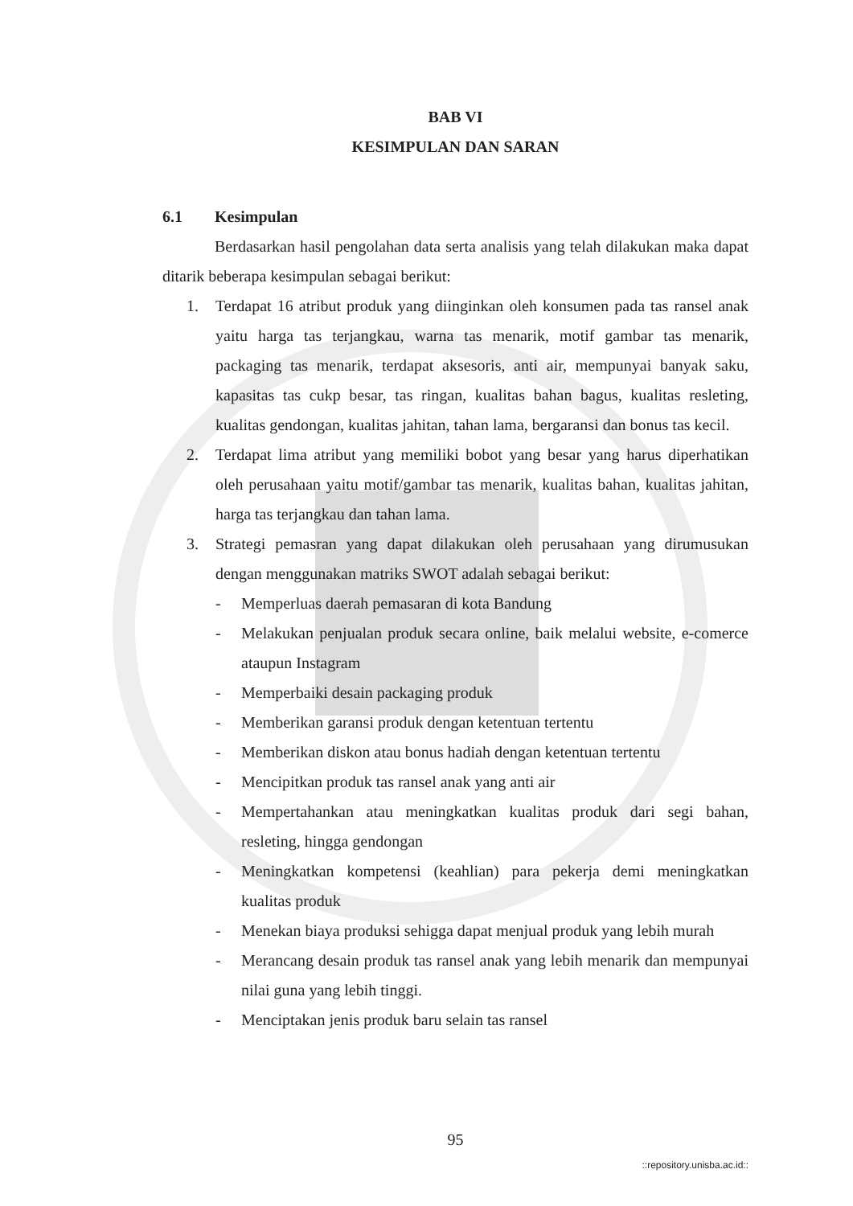BAB VI
KESIMPULAN DAN SARAN
6.1 Kesimpulan
Berdasarkan hasil pengolahan data serta analisis yang telah dilakukan maka dapat ditarik beberapa kesimpulan sebagai berikut:
1. Terdapat 16 atribut produk yang diinginkan oleh konsumen pada tas ransel anak yaitu harga tas terjangkau, warna tas menarik, motif gambar tas menarik, packaging tas menarik, terdapat aksesoris, anti air, mempunyai banyak saku, kapasitas tas cukp besar, tas ringan, kualitas bahan bagus, kualitas resleting, kualitas gendongan, kualitas jahitan, tahan lama, bergaransi dan bonus tas kecil.
2. Terdapat lima atribut yang memiliki bobot yang besar yang harus diperhatikan oleh perusahaan yaitu motif/gambar tas menarik, kualitas bahan, kualitas jahitan, harga tas terjangkau dan tahan lama.
3. Strategi pemasran yang dapat dilakukan oleh perusahaan yang dirumusukan dengan menggunakan matriks SWOT adalah sebagai berikut:
- Memperluas daerah pemasaran di kota Bandung
- Melakukan penjualan produk secara online, baik melalui website, e-comerce ataupun Instagram
- Memperbaiki desain packaging produk
- Memberikan garansi produk dengan ketentuan tertentu
- Memberikan diskon atau bonus hadiah dengan ketentuan tertentu
- Mencipitkan produk tas ransel anak yang anti air
- Mempertahankan atau meningkatkan kualitas produk dari segi bahan, resleting, hingga gendongan
- Meningkatkan kompetensi (keahlian) para pekerja demi meningkatkan kualitas produk
- Menekan biaya produksi sehigga dapat menjual produk yang lebih murah
- Merancang desain produk tas ransel anak yang lebih menarik dan mempunyai nilai guna yang lebih tinggi.
- Menciptakan jenis produk baru selain tas ransel
95
::repository.unisba.ac.id::